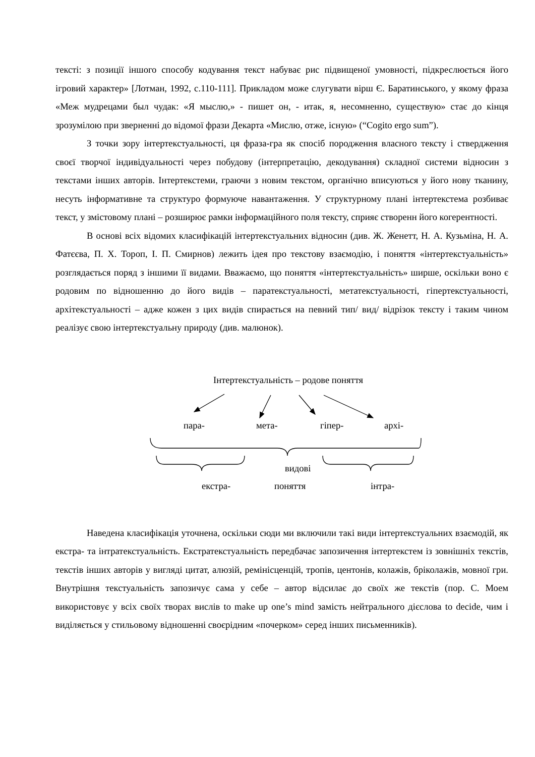тексті: з позиції іншого способу кодування текст набуває рис підвищеної умовності, підкреслюється його ігровий характер» [Лотман, 1992, с.110-111]. Прикладом може слугувати вірш Є. Баратинського, у якому фраза «Меж мудрецами был чудак: «Я мыслю,» - пишет он, - итак, я, несомненно, существую» стає до кінця зрозумілою при зверненні до відомої фрази Декарта «Мислю, отже, існую» (“Cogito ergo sum”).
З точки зору інтертекстуальності, ця фраза-гра як спосіб породження власного тексту і ствердження своєї творчої індивідуальності через побудову (інтерпретацію, декодування) складної системи відносин з текстами інших авторів. Інтертекстеми, граючи з новим текстом, органічно вписуються у його нову тканину, несуть інформативне та структуро формуюче навантаження. У структурному плані інтертекстема розбиває текст, у змістовому плані – розширює рамки інформаційного поля тексту, сприяє створенн його когерентності.
В основі всіх відомих класифікацій інтертекстуальних відносин (див. Ж. Женетт, Н. А. Кузьміна, Н. А. Фатєєва, П. Х. Тороп, І. П. Смирнов) лежить ідея про текстову взаємодію, і поняття «інтертекстуальність» розглядається поряд з іншими її видами. Вважаємо, що поняття «інтертекстуальність» ширше, оскільки воно є родовим по відношенню до його видів – паратекстуальності, метатекстуальності, гіпертекстуальності, архітекстуальності – адже кожен з цих видів спирається на певний тип/ вид/ відрізок тексту і таким чином реалізує свою інтертекстуальну природу (див. малюнок).
Інтертекстуальність – родове поняття
пара- мета- гіпер- архі-
видові
екстра- поняття інтра-
Наведена класифікація уточнена, оскільки сюди ми включили такі види інтертекстуальних взаємодій, як екстра- та інтратекстуальність. Екстратекстуальність передбачає запозичення інтертекстем із зовнішніх текстів, текстів інших авторів у вигляді цитат, алюзій, ремінісценцій, тропів, центонів, колажів, бріколажів, мовної гри. Внутрішня текстуальність запозичує сама у себе – автор відсилає до своїх же текстів (пор. С. Моем використовує у всіх своїх творах вислів to make up one’s mind замість нейтрального дієслова to decide, чим і виділяється у стильовому відношенні своєрідним «почерком» серед інших письменників).